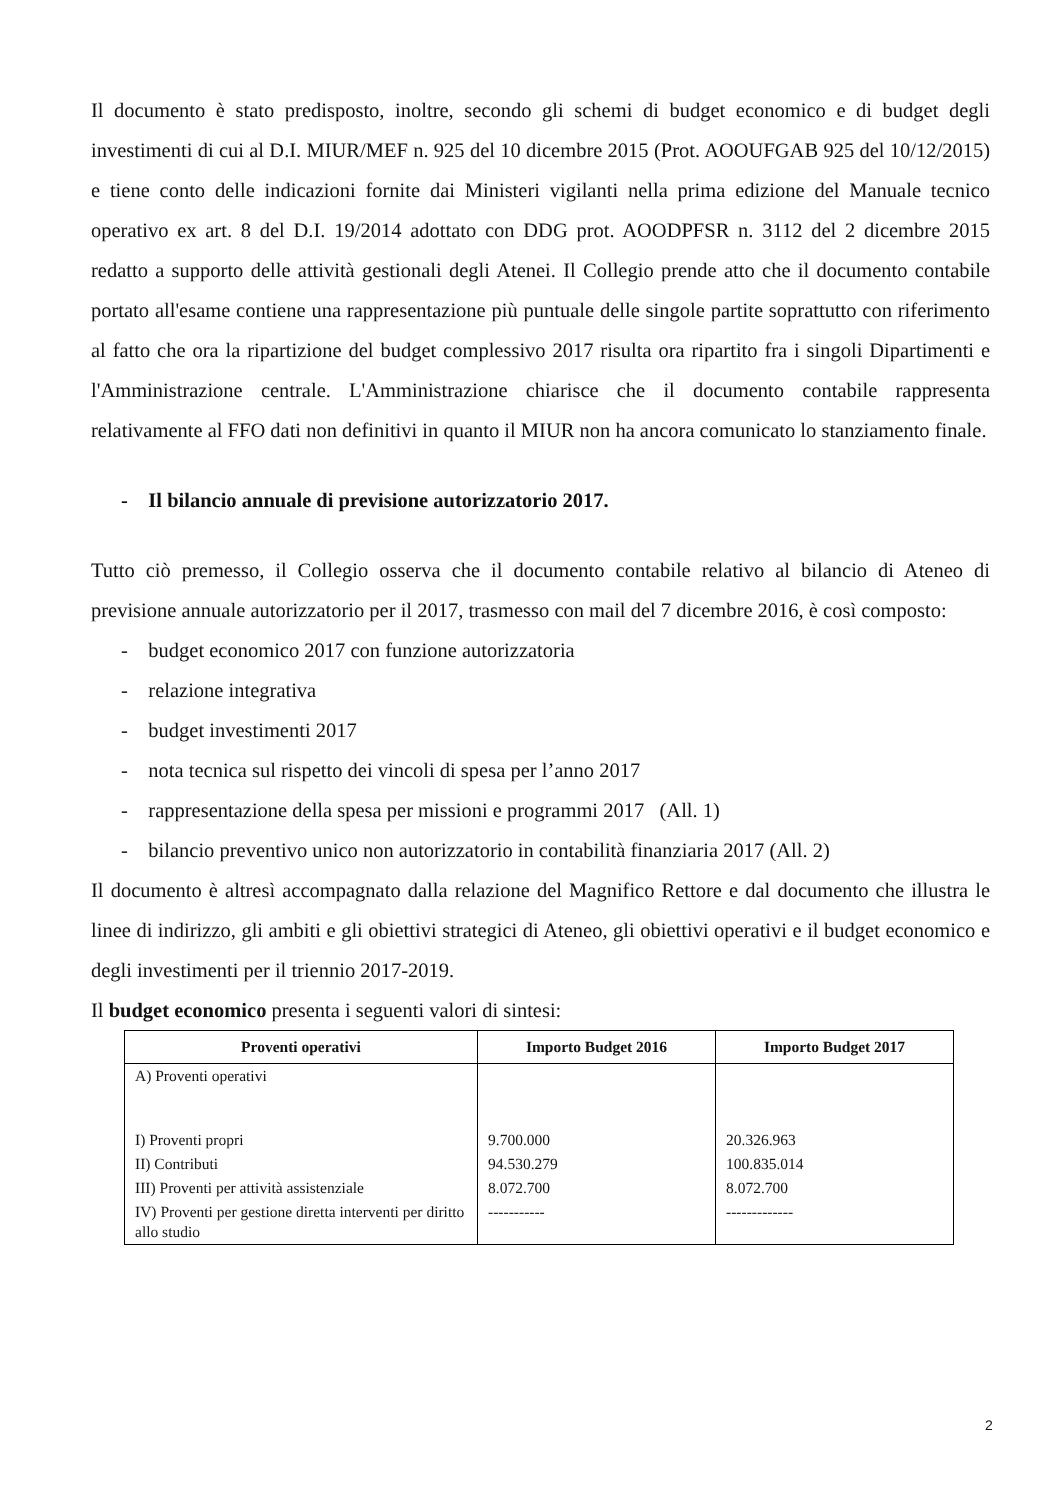Il documento è stato predisposto, inoltre, secondo gli schemi di budget economico e di budget degli investimenti di cui al D.I. MIUR/MEF n. 925 del 10 dicembre 2015 (Prot. AOOUFGAB 925 del 10/12/2015) e tiene conto delle indicazioni fornite dai Ministeri vigilanti nella prima edizione del Manuale tecnico operativo ex art. 8 del D.I. 19/2014 adottato con DDG prot. AOODPFSR n. 3112 del 2 dicembre 2015 redatto a supporto delle attività gestionali degli Atenei. Il Collegio prende atto che il documento contabile portato all'esame contiene una rappresentazione più puntuale delle singole partite soprattutto con riferimento al fatto che ora la ripartizione del budget complessivo 2017 risulta ora ripartito fra i singoli Dipartimenti e l'Amministrazione centrale. L'Amministrazione chiarisce che il documento contabile rappresenta relativamente al FFO dati non definitivi in quanto il MIUR non ha ancora comunicato lo stanziamento finale.
- Il bilancio annuale di previsione autorizzatorio 2017.
Tutto ciò premesso, il Collegio osserva che il documento contabile relativo al bilancio di Ateneo di previsione annuale autorizzatorio per il 2017, trasmesso con mail del 7 dicembre 2016, è così composto:
- budget economico 2017 con funzione autorizzatoria
- relazione integrativa
- budget investimenti 2017
- nota tecnica sul rispetto dei vincoli di spesa per l’anno 2017
- rappresentazione della spesa per missioni e programmi 2017 (All. 1)
- bilancio preventivo unico non autorizzatorio in contabilità finanziaria 2017 (All. 2)
Il documento è altresì accompagnato dalla relazione del Magnifico Rettore e dal documento che illustra le linee di indirizzo, gli ambiti e gli obiettivi strategici di Ateneo, gli obiettivi operativi e il budget economico e degli investimenti per il triennio 2017-2019.
Il budget economico presenta i seguenti valori di sintesi:
| Proventi operativi | Importo Budget 2016 | Importo Budget 2017 |
| --- | --- | --- |
| A) Proventi operativi | | |
| I) Proventi propri | 9.700.000 | 20.326.963 |
| II) Contributi | 94.530.279 | 100.835.014 |
| III) Proventi per attività assistenziale | 8.072.700 | 8.072.700 |
| IV) Proventi per gestione diretta interventi per diritto allo studio | ----------- | ------------- |
2